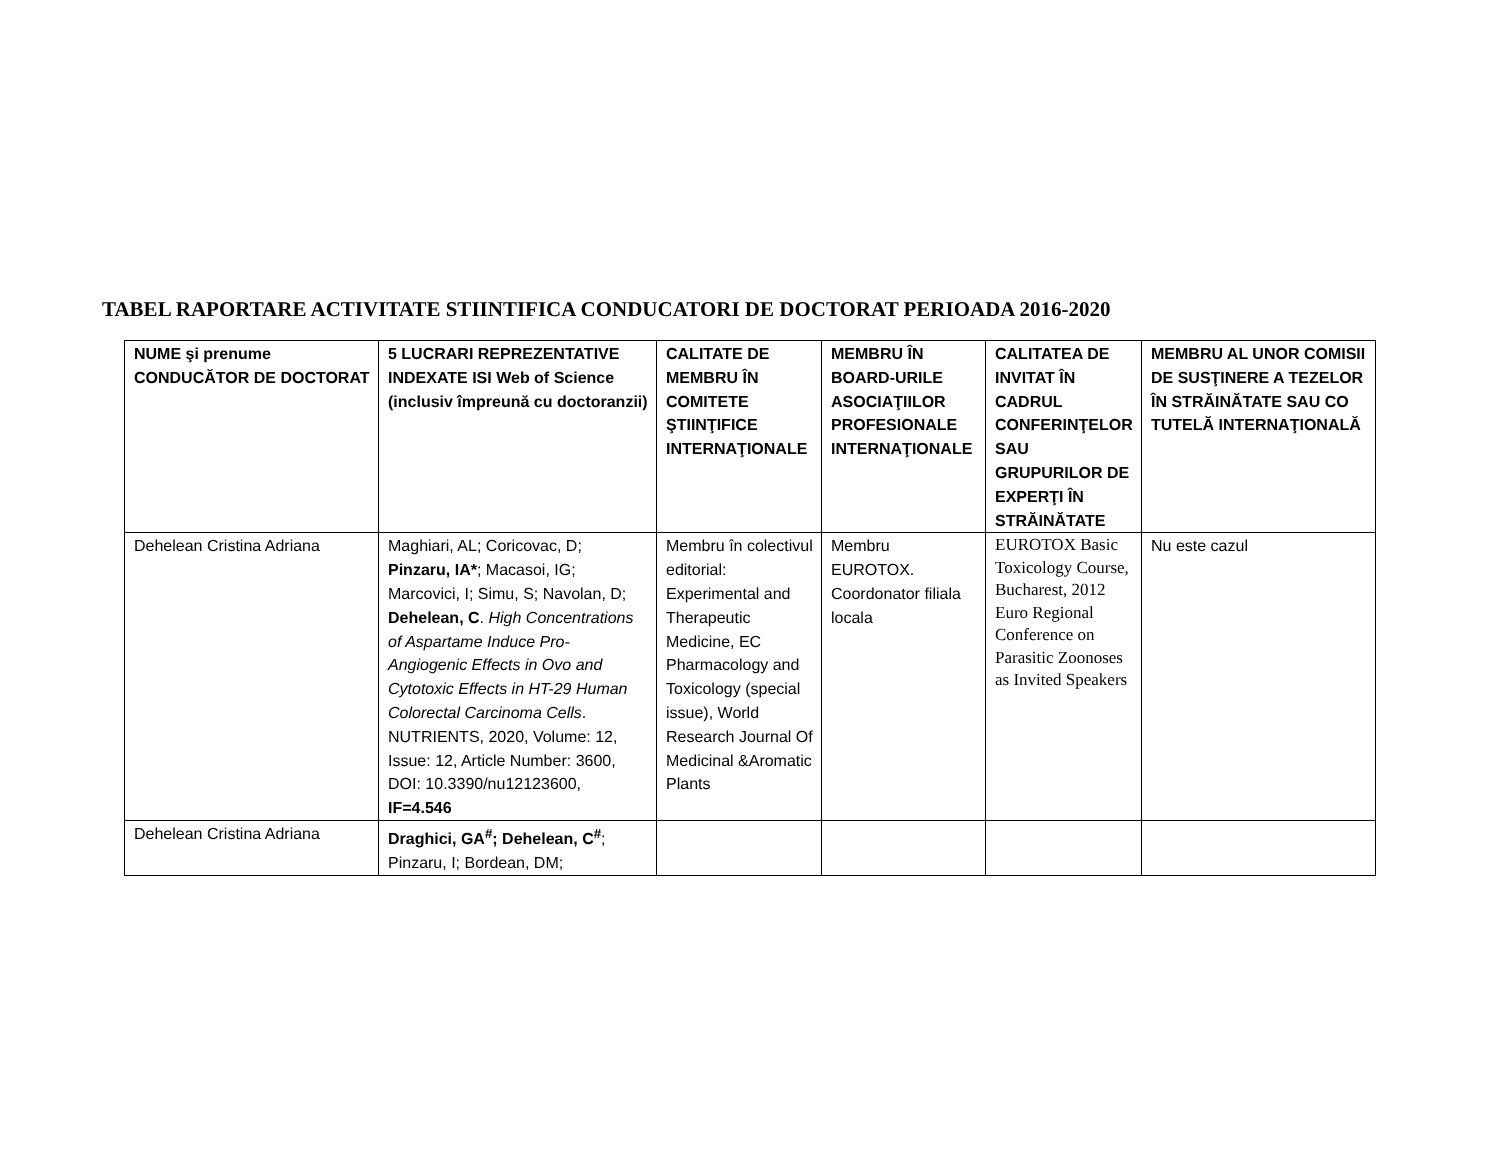TABEL RAPORTARE ACTIVITATE STIINTIFICA CONDUCATORI DE DOCTORAT PERIOADA 2016-2020
| NUME şi prenume CONDUCĂTOR DE DOCTORAT | 5 LUCRARI REPREZENTATIVE INDEXATE ISI Web of Science (inclusiv împreună cu doctoranzii) | CALITATE DE MEMBRU ÎN COMITETE ŞTIINŢIFICE INTERNAŢIONALE | MEMBRU ÎN BOARD-URILE ASOCIAŢIILOR PROFESIONALE INTERNAŢIONALE | CALITATEA DE INVITAT ÎN CADRUL CONFERINŢELOR SAU GRUPURILOR DE EXPERŢI ÎN STRĂINĂTATE | MEMBRU AL UNOR COMISII DE SUSŢINERE A TEZELOR ÎN STRĂINĂTATE SAU CO TUTELĂ INTERNAŢIONALĂ |
| --- | --- | --- | --- | --- | --- |
| Dehelean Cristina Adriana | Maghiari, AL; Coricovac, D; Pinzaru, IA* ; Macasoi, IG; Marcovici, I; Simu, S; Navolan, D; Dehelean, C . High Concentrations of Aspartame Induce Pro-Angiogenic Effects in Ovo and Cytotoxic Effects in HT-29 Human Colorectal Carcinoma Cells . NUTRIENTS, 2020, Volume: 12, Issue: 12, Article Number: 3600, DOI: 10.3390/nu12123600, IF=4.546 | Membru în colectivul editorial: Experimental and Therapeutic Medicine, EC Pharmacology and Toxicology (special issue), World Research Journal Of Medicinal &Aromatic Plants | Membru EUROTOX. Coordonator filiala locala | EUROTOX Basic Toxicology Course, Bucharest, 2012 Euro Regional Conference on Parasitic Zoonoses as Invited Speakers | Nu este cazul |
| Dehelean Cristina Adriana | Draghici, GA<sup>#</sup>; Dehelean, C<sup>#</sup> ; Pinzaru, I; Bordean, DM; | | | | |